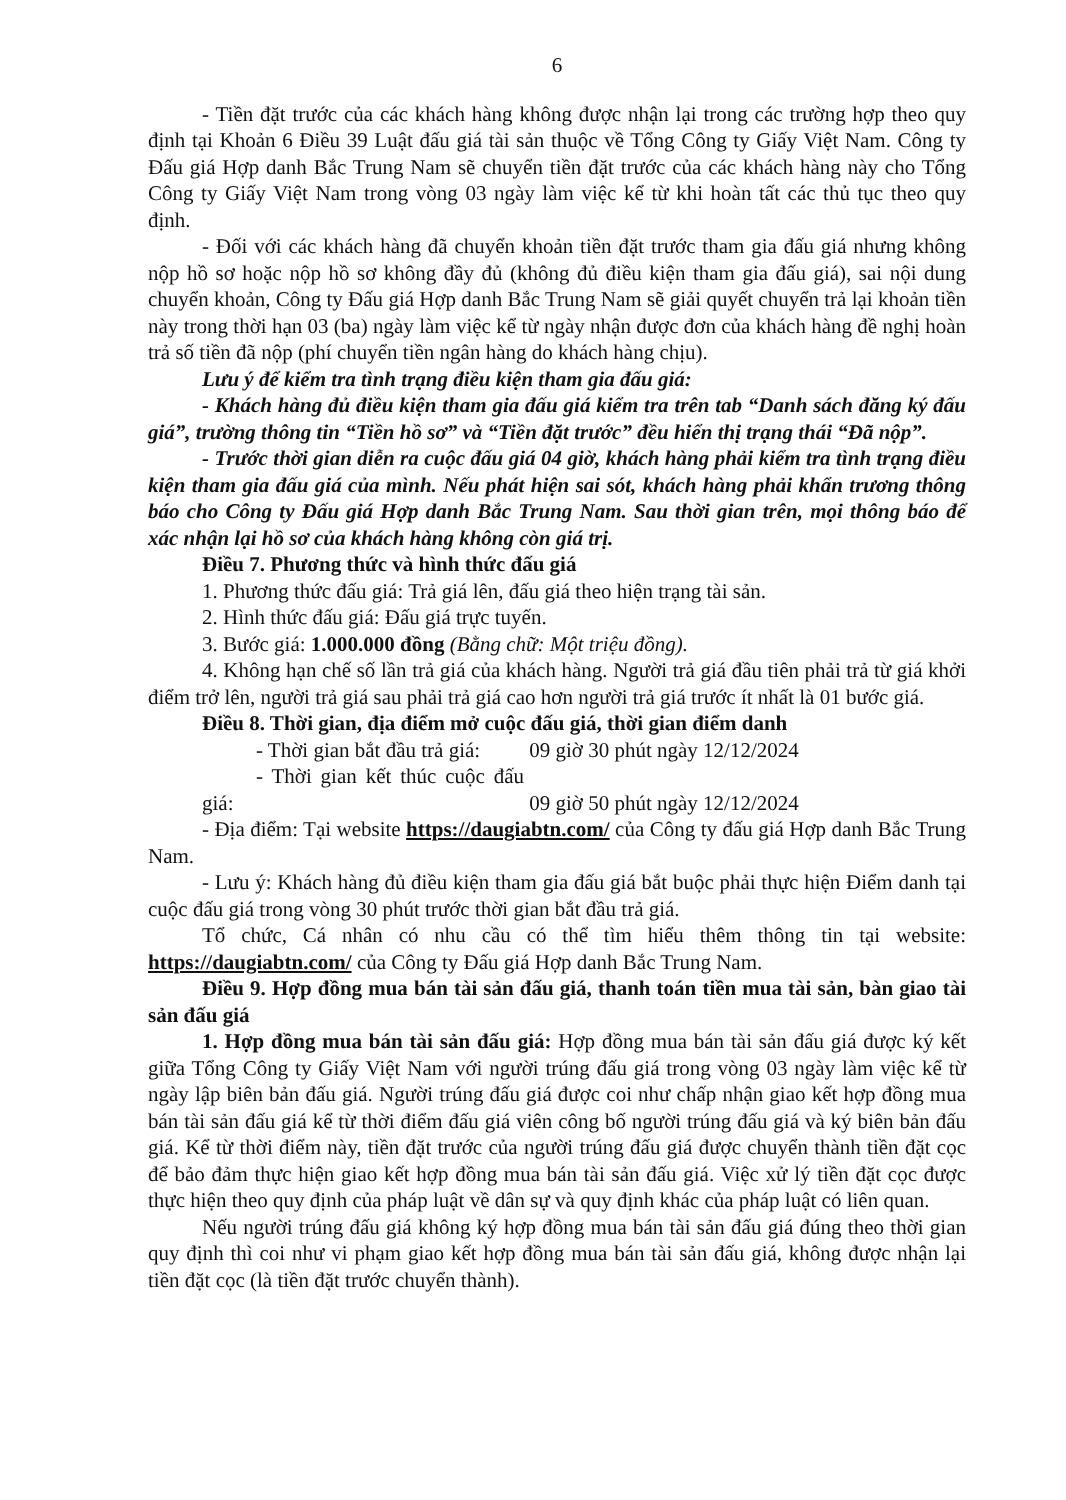6
- Tiền đặt trước của các khách hàng không được nhận lại trong các trường hợp theo quy định tại Khoản 6 Điều 39 Luật đấu giá tài sản thuộc về Tổng Công ty Giấy Việt Nam. Công ty Đấu giá Hợp danh Bắc Trung Nam sẽ chuyển tiền đặt trước của các khách hàng này cho Tổng Công ty Giấy Việt Nam trong vòng 03 ngày làm việc kể từ khi hoàn tất các thủ tục theo quy định.
- Đối với các khách hàng đã chuyển khoản tiền đặt trước tham gia đấu giá nhưng không nộp hồ sơ hoặc nộp hồ sơ không đầy đủ (không đủ điều kiện tham gia đấu giá), sai nội dung chuyển khoản, Công ty Đấu giá Hợp danh Bắc Trung Nam sẽ giải quyết chuyển trả lại khoản tiền này trong thời hạn 03 (ba) ngày làm việc kể từ ngày nhận được đơn của khách hàng đề nghị hoàn trả số tiền đã nộp (phí chuyển tiền ngân hàng do khách hàng chịu).
Lưu ý để kiểm tra tình trạng điều kiện tham gia đấu giá:
- Khách hàng đủ điều kiện tham gia đấu giá kiểm tra trên tab “Danh sách đăng ký đấu giá”, trường thông tin “Tiền hồ sơ” và “Tiền đặt trước” đều hiển thị trạng thái “Đã nộp”.
- Trước thời gian diễn ra cuộc đấu giá 04 giờ, khách hàng phải kiểm tra tình trạng điều kiện tham gia đấu giá của mình. Nếu phát hiện sai sót, khách hàng phải khẩn trương thông báo cho Công ty Đấu giá Hợp danh Bắc Trung Nam. Sau thời gian trên, mọi thông báo để xác nhận lại hồ sơ của khách hàng không còn giá trị.
Điều 7. Phương thức và hình thức đấu giá
1. Phương thức đấu giá: Trả giá lên, đấu giá theo hiện trạng tài sản.
2. Hình thức đấu giá: Đấu giá trực tuyến.
3. Bước giá: 1.000.000 đồng (Bằng chữ: Một triệu đồng).
4. Không hạn chế số lần trả giá của khách hàng. Người trả giá đầu tiên phải trả từ giá khởi điểm trở lên, người trả giá sau phải trả giá cao hơn người trả giá trước ít nhất là 01 bước giá.
Điều 8. Thời gian, địa điểm mở cuộc đấu giá, thời gian điểm danh
- Thời gian bắt đầu trả giá: 09 giờ 30 phút ngày 12/12/2024
- Thời gian kết thúc cuộc đấu giá: 09 giờ 50 phút ngày 12/12/2024
- Địa điểm: Tại website https://daugiabtn.com/ của Công ty đấu giá Hợp danh Bắc Trung Nam.
- Lưu ý: Khách hàng đủ điều kiện tham gia đấu giá bắt buộc phải thực hiện Điểm danh tại cuộc đấu giá trong vòng 30 phút trước thời gian bắt đầu trả giá.
Tổ chức, Cá nhân có nhu cầu có thể tìm hiểu thêm thông tin tại website: https://daugiabtn.com/ của Công ty Đấu giá Hợp danh Bắc Trung Nam.
Điều 9. Hợp đồng mua bán tài sản đấu giá, thanh toán tiền mua tài sản, bàn giao tài sản đấu giá
1. Hợp đồng mua bán tài sản đấu giá: Hợp đồng mua bán tài sản đấu giá được ký kết giữa Tổng Công ty Giấy Việt Nam với người trúng đấu giá trong vòng 03 ngày làm việc kể từ ngày lập biên bản đấu giá. Người trúng đấu giá được coi như chấp nhận giao kết hợp đồng mua bán tài sản đấu giá kể từ thời điểm đấu giá viên công bố người trúng đấu giá và ký biên bản đấu giá. Kể từ thời điểm này, tiền đặt trước của người trúng đấu giá được chuyển thành tiền đặt cọc để bảo đảm thực hiện giao kết hợp đồng mua bán tài sản đấu giá. Việc xử lý tiền đặt cọc được thực hiện theo quy định của pháp luật về dân sự và quy định khác của pháp luật có liên quan.
Nếu người trúng đấu giá không ký hợp đồng mua bán tài sản đấu giá đúng theo thời gian quy định thì coi như vi phạm giao kết hợp đồng mua bán tài sản đấu giá, không được nhận lại tiền đặt cọc (là tiền đặt trước chuyển thành).